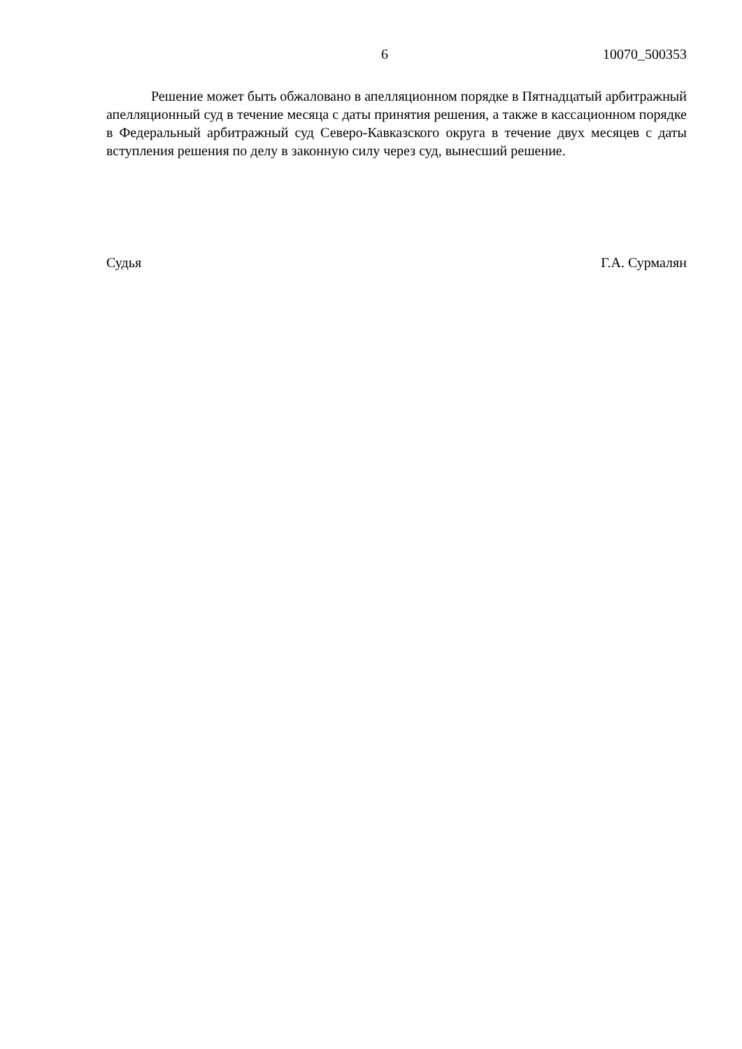6 10070_500353
Решение может быть обжаловано в апелляционном порядке в Пятнадцатый арбитражный апелляционный суд в течение месяца с даты принятия решения, а также в кассационном порядке в Федеральный арбитражный суд Северо-Кавказского округа в течение двух месяцев с даты вступления решения по делу в законную силу через суд, вынесший решение.
Судья Г.А. Сурмалян